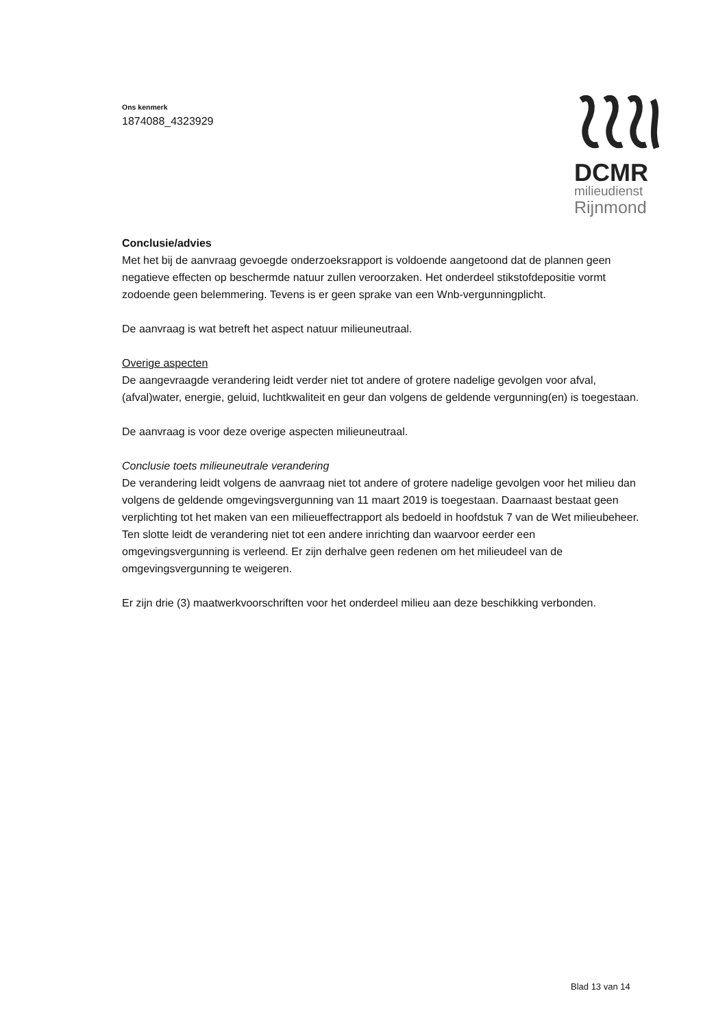Ons kenmerk
1874088_4323929
DCMR
milieudienst
Rijnmond
Conclusie/advies
Met het bij de aanvraag gevoegde onderzoeksrapport is voldoende aangetoond dat de plannen geen negatieve effecten op beschermde natuur zullen veroorzaken. Het onderdeel stikstofdepositie vormt zodoende geen belemmering. Tevens is er geen sprake van een Wnb-vergunningplicht.
De aanvraag is wat betreft het aspect natuur milieuneutraal.
Overige aspecten
De aangevraagde verandering leidt verder niet tot andere of grotere nadelige gevolgen voor afval, (afval)water, energie, geluid, luchtkwaliteit en geur dan volgens de geldende vergunning(en) is toegestaan.
De aanvraag is voor deze overige aspecten milieuneutraal.
Conclusie toets milieuneutrale verandering
De verandering leidt volgens de aanvraag niet tot andere of grotere nadelige gevolgen voor het milieu dan volgens de geldende omgevingsvergunning van 11 maart 2019 is toegestaan. Daarnaast bestaat geen verplichting tot het maken van een milieueffectrapport als bedoeld in hoofdstuk 7 van de Wet milieubeheer. Ten slotte leidt de verandering niet tot een andere inrichting dan waarvoor eerder een omgevingsvergunning is verleend. Er zijn derhalve geen redenen om het milieudeel van de omgevingsvergunning te weigeren.
Er zijn drie (3) maatwerkvoorschriften voor het onderdeel milieu aan deze beschikking verbonden.
Blad 13 van 14